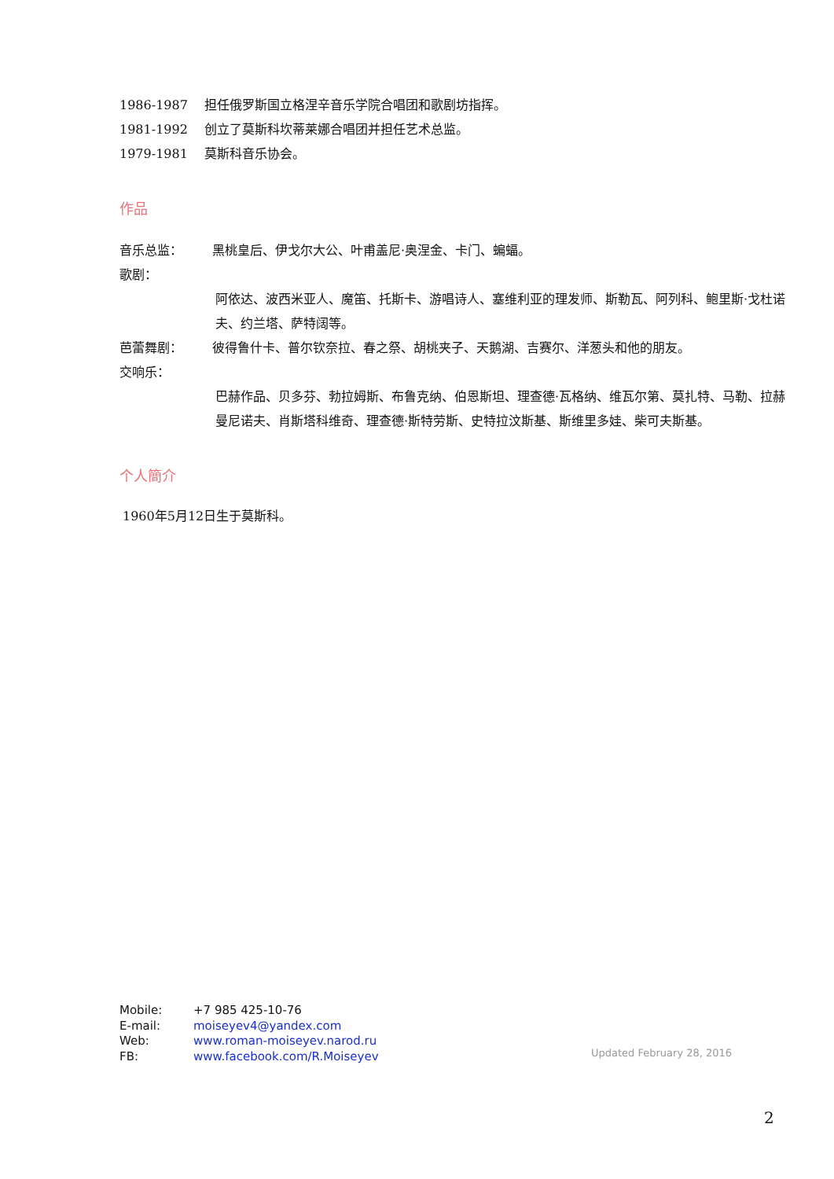1986-1987 担任俄罗斯国立格涅辛音乐学院合唱团和歌剧坊指挥。
1981-1992 创立了莫斯科坎蒂莱娜合唱团并担任艺术总监。
1979-1981 莫斯科音乐协会。
作品
音乐总监：
歌剧： 黑桃皇后、伊戈尔大公、叶甫盖尼·奥涅金、卡门、蝙蝠。
阿依达、波西米亚人、魔笛、托斯卡、游唱诗人、塞维利亚的理发师、斯勒瓦、阿列科、鲍里斯·戈杜诺夫、约兰塔、萨特阔等。
芭蕾舞剧： 彼得鲁什卡、普尔钦奈拉、春之祭、胡桃夹子、天鹅湖、吉赛尔、洋葱头和他的朋友。
交响乐：
巴赫作品、贝多芬、勃拉姆斯、布鲁克纳、伯恩斯坦、理查德·瓦格纳、维瓦尔第、莫扎特、马勒、拉赫曼尼诺夫、肖斯塔科维奇、理查德·斯特劳斯、史特拉汶斯基、斯维里多娃、柴可夫斯基。
个人簡介
1960年5月12日生于莫斯科。
Mobile: +7 985 425-10-76
E-mail: moiseyev4@yandex.com
Web: www.roman-moiseyev.narod.ru
FB: www.facebook.com/R.Moiseyev
Updated February 28, 2016
2